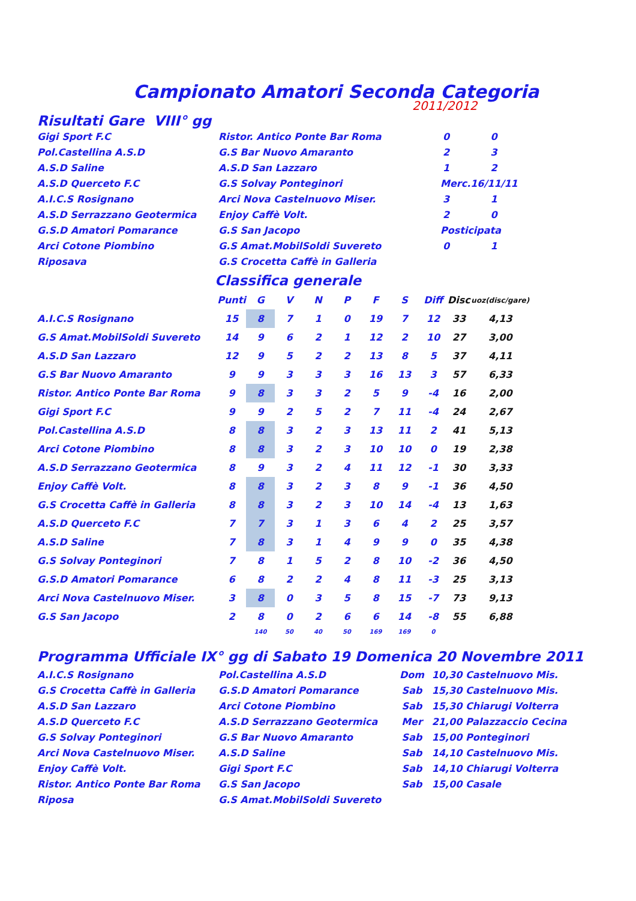Campionato Amatori Seconda Categoria
2011/2012
Risultati Gare VIII° gg
| Gigi Sport F.C | Ristor. Antico Ponte Bar Roma | 0 | 0 |
| Pol.Castellina A.S.D | G.S Bar Nuovo Amaranto | 2 | 3 |
| A.S.D Saline | A.S.D San Lazzaro | 1 | 2 |
| A.S.D Querceto F.C | G.S Solvay Ponteginori | Merc.16/11/11 | |
| A.I.C.S Rosignano | Arci Nova Castelnuovo Miser. | 3 | 1 |
| A.S.D Serrazzano Geotermica | Enjoy Caffè Volt. | 2 | 0 |
| G.S.D Amatori Pomarance | G.S San Jacopo | Posticipata | |
| Arci Cotone Piombino | G.S Amat.MobilSoldi Suvereto | 0 | 1 |
| Riposava | G.S Crocetta Caffè in Galleria | | |
Classifica generale
| | Punti | G | V | N | P | F | S | Diff | Disc | uoz(disc/gare) |
| --- | --- | --- | --- | --- | --- | --- | --- | --- | --- | --- |
| A.I.C.S Rosignano | 15 | 8 | 7 | 1 | 0 | 19 | 7 | 12 | 33 | 4,13 |
| G.S Amat.MobilSoldi Suvereto | 14 | 9 | 6 | 2 | 1 | 12 | 2 | 10 | 27 | 3,00 |
| A.S.D San Lazzaro | 12 | 9 | 5 | 2 | 2 | 13 | 8 | 5 | 37 | 4,11 |
| G.S Bar Nuovo Amaranto | 9 | 9 | 3 | 3 | 3 | 16 | 13 | 3 | 57 | 6,33 |
| Ristor. Antico Ponte Bar Roma | 9 | 8 | 3 | 3 | 2 | 5 | 9 | -4 | 16 | 2,00 |
| Gigi Sport F.C | 9 | 9 | 2 | 5 | 2 | 7 | 11 | -4 | 24 | 2,67 |
| Pol.Castellina A.S.D | 8 | 8 | 3 | 2 | 3 | 13 | 11 | 2 | 41 | 5,13 |
| Arci Cotone Piombino | 8 | 8 | 3 | 2 | 3 | 10 | 10 | 0 | 19 | 2,38 |
| A.S.D Serrazzano Geotermica | 8 | 9 | 3 | 2 | 4 | 11 | 12 | -1 | 30 | 3,33 |
| Enjoy Caffè Volt. | 8 | 8 | 3 | 2 | 3 | 8 | 9 | -1 | 36 | 4,50 |
| G.S Crocetta Caffè in Galleria | 8 | 8 | 3 | 2 | 3 | 10 | 14 | -4 | 13 | 1,63 |
| A.S.D Querceto F.C | 7 | 7 | 3 | 1 | 3 | 6 | 4 | 2 | 25 | 3,57 |
| A.S.D Saline | 7 | 8 | 3 | 1 | 4 | 9 | 9 | 0 | 35 | 4,38 |
| G.S Solvay Ponteginori | 7 | 8 | 1 | 5 | 2 | 8 | 10 | -2 | 36 | 4,50 |
| G.S.D Amatori Pomarance | 6 | 8 | 2 | 2 | 4 | 8 | 11 | -3 | 25 | 3,13 |
| Arci Nova Castelnuovo Miser. | 3 | 8 | 0 | 3 | 5 | 8 | 15 | -7 | 73 | 9,13 |
| G.S San Jacopo | 2 | 8 | 0 | 2 | 6 | 6 | 14 | -8 | 55 | 6,88 |
| | | 140 | 50 | 40 | 50 | 169 | 169 | 0 | | |
Programma Ufficiale IX° gg di Sabato 19 Domenica 20 Novembre 2011
| A.I.C.S Rosignano | Pol.Castellina A.S.D | Dom | 10,30 | Castelnuovo Mis. |
| G.S Crocetta Caffè in Galleria | G.S.D Amatori Pomarance | Sab | 15,30 | Castelnuovo Mis. |
| A.S.D San Lazzaro | Arci Cotone Piombino | Sab | 15,30 | Chiarugi Volterra |
| A.S.D Querceto F.C | A.S.D Serrazzano Geotermica | Mer | 21,00 | Palazzaccio Cecina |
| G.S Solvay Ponteginori | G.S Bar Nuovo Amaranto | Sab | 15,00 | Ponteginori |
| Arci Nova Castelnuovo Miser. | A.S.D Saline | Sab | 14,10 | Castelnuovo Mis. |
| Enjoy Caffè Volt. | Gigi Sport F.C | Sab | 14,10 | Chiarugi Volterra |
| Ristor. Antico Ponte Bar Roma | G.S San Jacopo | Sab | 15,00 | Casale |
| Riposa | G.S Amat.MobilSoldi Suvereto | | | |